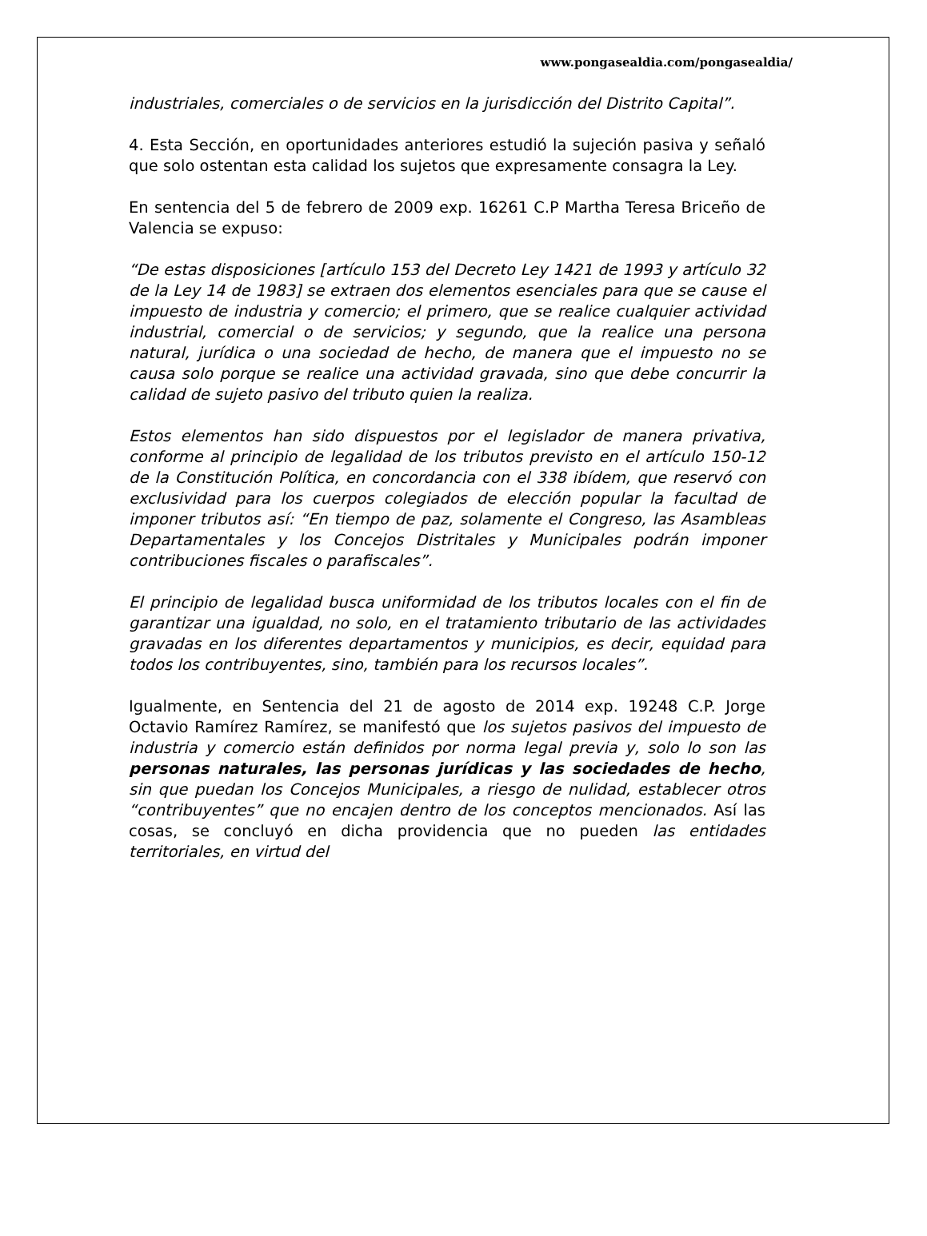www.pongasealdia.com/pongasealdia/
industriales, comerciales o de servicios en la jurisdicción del Distrito Capital”.
4. Esta Sección, en oportunidades anteriores estudió la sujeción pasiva y señaló que solo ostentan esta calidad los sujetos que expresamente consagra la Ley.
En sentencia del 5 de febrero de 2009 exp. 16261 C.P Martha Teresa Briceño de Valencia se expuso:
“De estas disposiciones [artículo 153 del Decreto Ley 1421 de 1993 y artículo 32 de la Ley 14 de 1983] se extraen dos elementos esenciales para que se cause el impuesto de industria y comercio; el primero, que se realice cualquier actividad industrial, comercial o de servicios; y segundo, que la realice una persona natural, jurídica o una sociedad de hecho, de manera que el impuesto no se causa solo porque se realice una actividad gravada, sino que debe concurrir la calidad de sujeto pasivo del tributo quien la realiza.
Estos elementos han sido dispuestos por el legislador de manera privativa, conforme al principio de legalidad de los tributos previsto en el artículo 150-12 de la Constitución Política, en concordancia con el 338 ibídem, que reservó con exclusividad para los cuerpos colegiados de elección popular la facultad de imponer tributos así: “En tiempo de paz, solamente el Congreso, las Asambleas Departamentales y los Concejos Distritales y Municipales podrán imponer contribuciones fiscales o parafiscales”.
El principio de legalidad busca uniformidad de los tributos locales con el fin de garantizar una igualdad, no solo, en el tratamiento tributario de las actividades gravadas en los diferentes departamentos y municipios, es decir, equidad para todos los contribuyentes, sino, también para los recursos locales”.
Igualmente, en Sentencia del 21 de agosto de 2014 exp. 19248 C.P. Jorge Octavio Ramírez Ramírez, se manifestó que los sujetos pasivos del impuesto de industria y comercio están definidos por norma legal previa y, solo lo son las personas naturales, las personas jurídicas y las sociedades de hecho, sin que puedan los Concejos Municipales, a riesgo de nulidad, establecer otros “contribuyentes” que no encajen dentro de los conceptos mencionados. Así las cosas, se concluyó en dicha providencia que no pueden las entidades territoriales, en virtud del